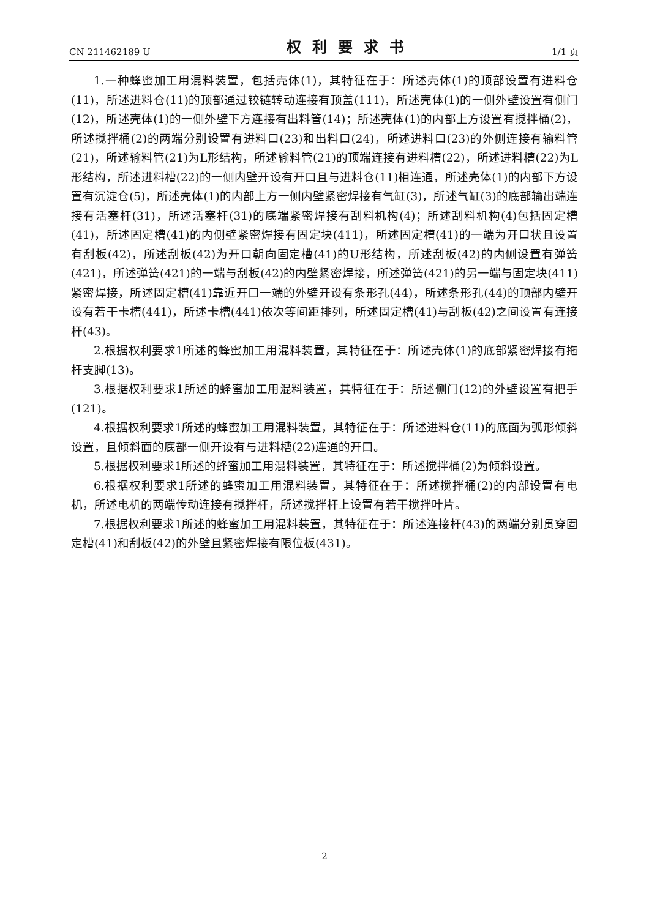CN 211462189 U 权利要求书 1/1 页
1.一种蜂蜜加工用混料装置，包括壳体(1)，其特征在于：所述壳体(1)的顶部设置有进料仓(11)，所述进料仓(11)的顶部通过铰链转动连接有顶盖(111)，所述壳体(1)的一侧外壁设置有侧门(12)，所述壳体(1)的一侧外壁下方连接有出料管(14)；所述壳体(1)的内部上方设置有搅拌桶(2)，所述搅拌桶(2)的两端分别设置有进料口(23)和出料口(24)，所述进料口(23)的外侧连接有输料管(21)，所述输料管(21)为L形结构，所述输料管(21)的顶端连接有进料槽(22)，所述进料槽(22)为L形结构，所述进料槽(22)的一侧内壁开设有开口且与进料仓(11)相连通，所述壳体(1)的内部下方设置有沉淀仓(5)，所述壳体(1)的内部上方一侧内壁紧密焊接有气缸(3)，所述气缸(3)的底部输出端连接有活塞杆(31)，所述活塞杆(31)的底端紧密焊接有刮料机构(4)；所述刮料机构(4)包括固定槽(41)，所述固定槽(41)的内侧壁紧密焊接有固定块(411)，所述固定槽(41)的一端为开口状且设置有刮板(42)，所述刮板(42)为开口朝向固定槽(41)的U形结构，所述刮板(42)的内侧设置有弹簧(421)，所述弹簧(421)的一端与刮板(42)的内壁紧密焊接，所述弹簧(421)的另一端与固定块(411)紧密焊接，所述固定槽(41)靠近开口一端的外壁开设有条形孔(44)，所述条形孔(44)的顶部内壁开设有若干卡槽(441)，所述卡槽(441)依次等间距排列，所述固定槽(41)与刮板(42)之间设置有连接杆(43)。
2.根据权利要求1所述的蜂蜜加工用混料装置，其特征在于：所述壳体(1)的底部紧密焊接有拖杆支脚(13)。
3.根据权利要求1所述的蜂蜜加工用混料装置，其特征在于：所述侧门(12)的外壁设置有把手(121)。
4.根据权利要求1所述的蜂蜜加工用混料装置，其特征在于：所述进料仓(11)的底面为弧形倾斜设置，且倾斜面的底部一侧开设有与进料槽(22)连通的开口。
5.根据权利要求1所述的蜂蜜加工用混料装置，其特征在于：所述搅拌桶(2)为倾斜设置。
6.根据权利要求1所述的蜂蜜加工用混料装置，其特征在于：所述搅拌桶(2)的内部设置有电机，所述电机的两端传动连接有搅拌杆，所述搅拌杆上设置有若干搅拌叶片。
7.根据权利要求1所述的蜂蜜加工用混料装置，其特征在于：所述连接杆(43)的两端分别贯穿固定槽(41)和刮板(42)的外壁且紧密焊接有限位板(431)。
2